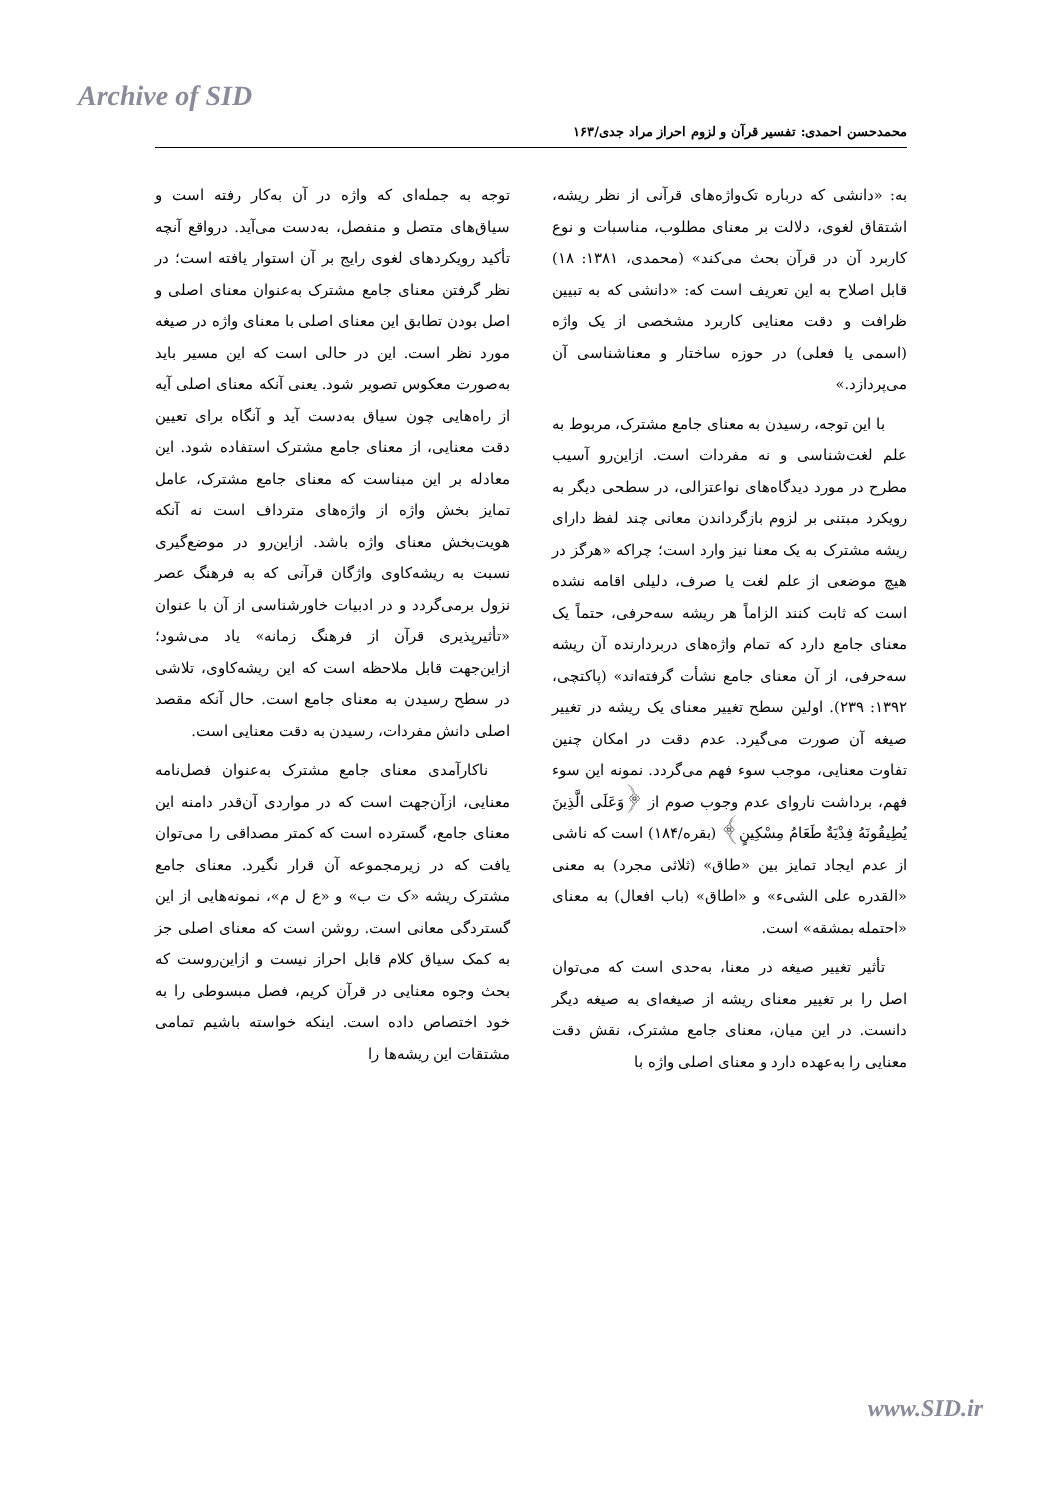Archive of SID
محمدحسن احمدی: تفسیر قرآن و لزوم احراز مراد جدی/۱۶۳
به: «دانشی که درباره تک‌واژه‌های قرآنی از نظر ریشه، اشتقاق لغوی، دلالت بر معنای مطلوب، مناسبات و نوع کاربرد آن در قرآن بحث می‌کند» (محمدی، ۱۳۸۱: ۱۸) قابل اصلاح به این تعریف است که: «دانشی که به تبیین ظرافت و دقت معنایی کاربرد مشخصی از یک واژه (اسمی یا فعلی) در حوزه ساختار و معناشناسی آن می‌پردازد.»
با این توجه، رسیدن به معنای جامع مشترک، مربوط به علم لغت‌شناسی و نه مفردات است. ازاین‌رو آسیب مطرح در مورد دیدگاه‌های نواعتزالی، در سطحی دیگر به رویکرد مبتنی بر لزوم بازگرداندن معانی چند لفظ دارای ریشه مشترک به یک معنا نیز وارد است؛ چراکه «هرگز در هیچ موضعی از علم لغت یا صرف، دلیلی اقامه نشده است که ثابت کنند الزاماً هر ریشه سه‌حرفی، حتماً یک معنای جامع دارد که تمام واژه‌های دربردارنده آن ریشه سه‌حرفی، از آن معنای جامع نشأت گرفته‌اند» (پاکتچی، ۱۳۹۲: ۲۳۹). اولین سطح تغییر معنای یک ریشه در تغییر صیغه آن صورت می‌گیرد. عدم دقت در امکان چنین تفاوت معنایی، موجب سوء فهم می‌گردد. نمونه این سوء فهم، برداشت ناروای عدم وجوب صوم از ﴿وَعَلَى الَّذِينَ يُطِيقُونَهُ فِدْيَةٌ طَعَامُ مِسْكِينٍ﴾ (بقره/۱۸۴) است که ناشی از عدم ایجاد تمایز بین «طاق» (ثلاثی مجرد) به معنی «القدره علی الشیء» و «اطاق» (باب افعال) به معنای «احتمله بمشقه» است.
تأثیر تغییر صیغه در معنا، به‌حدی است که می‌توان اصل را بر تغییر معنای ریشه از صیغه‌ای به صیغه دیگر دانست. در این میان، معنای جامع مشترک، نقش دقت معنایی را به‌عهده دارد و معنای اصلی واژه با
توجه به جمله‌ای که واژه در آن به‌کار رفته است و سیاق‌های متصل و منفصل، به‌دست می‌آید. درواقع آنچه تأکید رویکردهای لغوی رایج بر آن استوار یافته است؛ در نظر گرفتن معنای جامع مشترک به‌عنوان معنای اصلی و اصل بودن تطابق این معنای اصلی با معنای واژه در صیغه مورد نظر است. این در حالی است که این مسیر باید به‌صورت معکوس تصویر شود. یعنی آنکه معنای اصلی آیه از راه‌هایی چون سیاق به‌دست آید و آنگاه برای تعیین دقت معنایی، از معنای جامع مشترک استفاده شود. این معادله بر این مبناست که معنای جامع مشترک، عامل تمایز بخش واژه از واژه‌های مترداف است نه آنکه هویت‌بخش معنای واژه باشد. ازاین‌رو در موضع‌گیری نسبت به ریشه‌کاوی واژگان قرآنی که به فرهنگ عصر نزول برمی‌گردد و در ادبیات خاورشناسی از آن با عنوان «تأثیرپذیری قرآن از فرهنگ زمانه» یاد می‌شود؛ ازاین‌جهت قابل ملاحظه است که این ریشه‌کاوی، تلاشی در سطح رسیدن به معنای جامع است. حال آنکه مقصد اصلی دانش مفردات، رسیدن به دقت معنایی است.
ناکارآمدی معنای جامع مشترک به‌عنوان فصل‌نامه معنایی، ازآن‌جهت است که در مواردی آن‌قدر دامنه این معنای جامع، گسترده است که کمتر مصداقی را می‌توان یافت که در زیرمجموعه آن قرار نگیرد. معنای جامع مشترک ریشه «ک ت ب» و «ع ل م»، نمونه‌هایی از این گستردگی معانی است. روشن است که معنای اصلی جز به کمک سیاق کلام قابل احراز نیست و ازاین‌روست که بحث وجوه معنایی در قرآن کریم، فصل مبسوطی را به خود اختصاص داده است. اینکه خواسته باشیم تمامی مشتقات این ریشه‌ها را
www.SID.ir